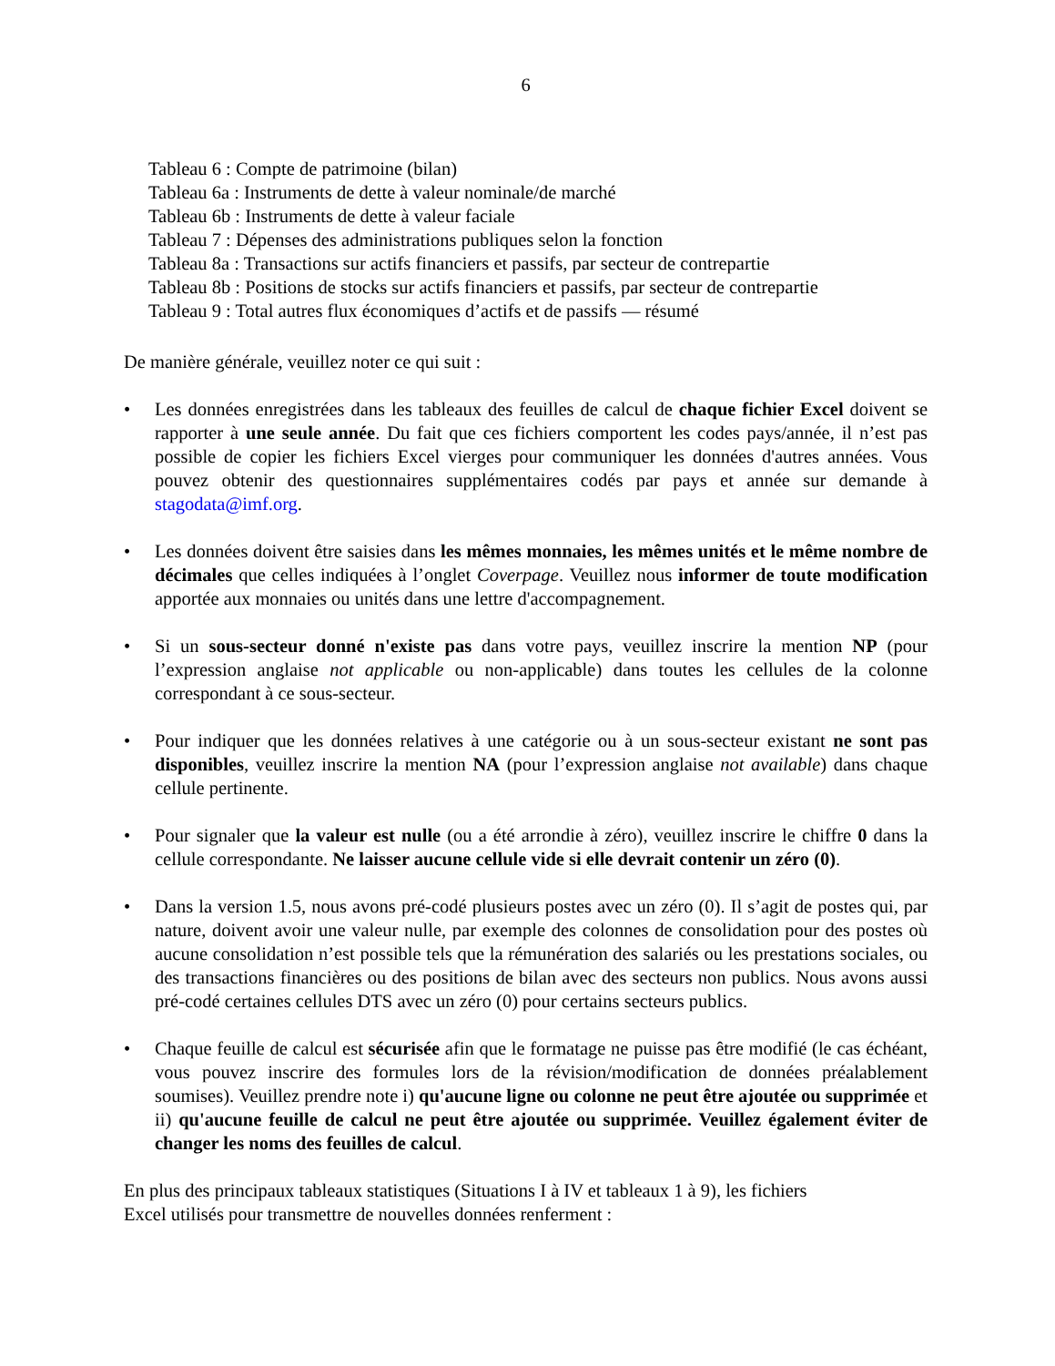6
Tableau 6 : Compte de patrimoine (bilan)
Tableau 6a : Instruments de dette à valeur nominale/de marché
Tableau 6b : Instruments de dette à valeur faciale
Tableau 7 : Dépenses des administrations publiques selon la fonction
Tableau 8a : Transactions sur actifs financiers et passifs, par secteur de contrepartie
Tableau 8b : Positions de stocks sur actifs financiers et passifs, par secteur de contrepartie
Tableau 9 : Total autres flux économiques d’actifs et de passifs — résumé
De manière générale, veuillez noter ce qui suit :
• Les données enregistrées dans les tableaux des feuilles de calcul de chaque fichier Excel doivent se rapporter à une seule année. Du fait que ces fichiers comportent les codes pays/année, il n’est pas possible de copier les fichiers Excel vierges pour communiquer les données d'autres années. Vous pouvez obtenir des questionnaires supplémentaires codés par pays et année sur demande à stagodata@imf.org.
• Les données doivent être saisies dans les mêmes monnaies, les mêmes unités et le même nombre de décimales que celles indiquées à l’onglet Coverpage. Veuillez nous informer de toute modification apportée aux monnaies ou unités dans une lettre d'accompagnement.
• Si un sous-secteur donné n'existe pas dans votre pays, veuillez inscrire la mention NP (pour l’expression anglaise not applicable ou non-applicable) dans toutes les cellules de la colonne correspondant à ce sous-secteur.
• Pour indiquer que les données relatives à une catégorie ou à un sous-secteur existant ne sont pas disponibles, veuillez inscrire la mention NA (pour l’expression anglaise not available) dans chaque cellule pertinente.
• Pour signaler que la valeur est nulle (ou a été arrondie à zéro), veuillez inscrire le chiffre 0 dans la cellule correspondante. Ne laisser aucune cellule vide si elle devrait contenir un zéro (0).
• Dans la version 1.5, nous avons pré-codé plusieurs postes avec un zéro (0). Il s’agit de postes qui, par nature, doivent avoir une valeur nulle, par exemple des colonnes de consolidation pour des postes où aucune consolidation n’est possible tels que la rémunération des salariés ou les prestations sociales, ou des transactions financières ou des positions de bilan avec des secteurs non publics. Nous avons aussi pré-codé certaines cellules DTS avec un zéro (0) pour certains secteurs publics.
• Chaque feuille de calcul est sécurisée afin que le formatage ne puisse pas être modifié (le cas échéant, vous pouvez inscrire des formules lors de la révision/modification de données préalablement soumises). Veuillez prendre note i) qu'aucune ligne ou colonne ne peut être ajoutée ou supprimée et ii) qu'aucune feuille de calcul ne peut être ajoutée ou supprimée. Veuillez également éviter de changer les noms des feuilles de calcul.
En plus des principaux tableaux statistiques (Situations I à IV et tableaux 1 à 9), les fichiers
Excel utilisés pour transmettre de nouvelles données renferment :